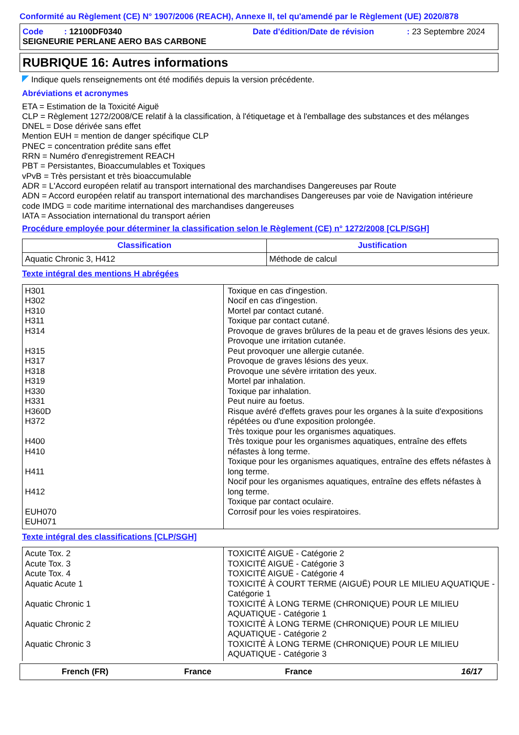Conformité au Règlement (CE) N° 1907/2006 (REACH), Annexe II, tel qu'amendé par le Règlement (UE) 2020/878
Code : 12100DF0340 Date d'édition/Date de révision: 23 Septembre 2024
SEIGNEURIE PERLANE AERO BAS CARBONE
RUBRIQUE 16: Autres informations
Indique quels renseignements ont été modifiés depuis la version précédente.
Abréviations et acronymes
ETA = Estimation de la Toxicité Aiguë
CLP = Règlement 1272/2008/CE relatif à la classification, à l'étiquetage et à l'emballage des substances et des mélanges
DNEL = Dose dérivée sans effet
Mention EUH = mention de danger spécifique CLP
PNEC = concentration prédite sans effet
RRN = Numéro d'enregistrement REACH
PBT = Persistantes, Bioaccumulables et Toxiques
vPvB = Très persistant et très bioaccumulable
ADR = L'Accord européen relatif au transport international des marchandises Dangereuses par Route
ADN = Accord européen relatif au transport international des marchandises Dangereuses par voie de Navigation intérieure
code IMDG = code maritime international des marchandises dangereuses
IATA = Association international du transport aérien
Procédure employée pour déterminer la classification selon le Règlement (CE) n° 1272/2008 [CLP/SGH]
| Classification | Justification |
| --- | --- |
| Aquatic Chronic 3, H412 | Méthode de calcul |
Texte intégral des mentions H abrégées
| H301 H302 H310 H311 H314 H315 H317 H318 H319 H330 H331 H360D H372 H400 H410 H411 H412 EUH070 EUH071 | Toxique en cas d'ingestion. Nocif en cas d'ingestion. Mortel par contact cutané. Toxique par contact cutané. Provoque de graves brûlures de la peau et de graves lésions des yeux. Provoque une irritation cutanée. Peut provoquer une allergie cutanée. Provoque de graves lésions des yeux. Provoque une sévère irritation des yeux. Mortel par inhalation. Toxique par inhalation. Peut nuire au foetus. Risque avéré d'effets graves pour les organes à la suite d'expositions répétées ou d'une exposition prolongée. Très toxique pour les organismes aquatiques. Très toxique pour les organismes aquatiques, entraîne des effets néfastes à long terme. Toxique pour les organismes aquatiques, entraîne des effets néfastes à long terme. Nocif pour les organismes aquatiques, entraîne des effets néfastes à long terme. Toxique par contact oculaire. Corrosif pour les voies respiratoires. |
Texte intégral des classifications [CLP/SGH]
| Acute Tox. 2 Acute Tox. 3 Acute Tox. 4 Aquatic Acute 1 Aquatic Chronic 1 Aquatic Chronic 2 Aquatic Chronic 3 | TOXICITÉ AIGUË - Catégorie 2 TOXICITÉ AIGUË - Catégorie 3 TOXICITÉ AIGUË - Catégorie 4 TOXICITÉ À COURT TERME (AIGUË) POUR LE MILIEU AQUATIQUE - Catégorie 1 TOXICITÉ À LONG TERME (CHRONIQUE) POUR LE MILIEU AQUATIQUE - Catégorie 1 TOXICITÉ À LONG TERME (CHRONIQUE) POUR LE MILIEU AQUATIQUE - Catégorie 2 TOXICITÉ À LONG TERME (CHRONIQUE) POUR LE MILIEU AQUATIQUE - Catégorie 3 |
French (FR) France France 16/17